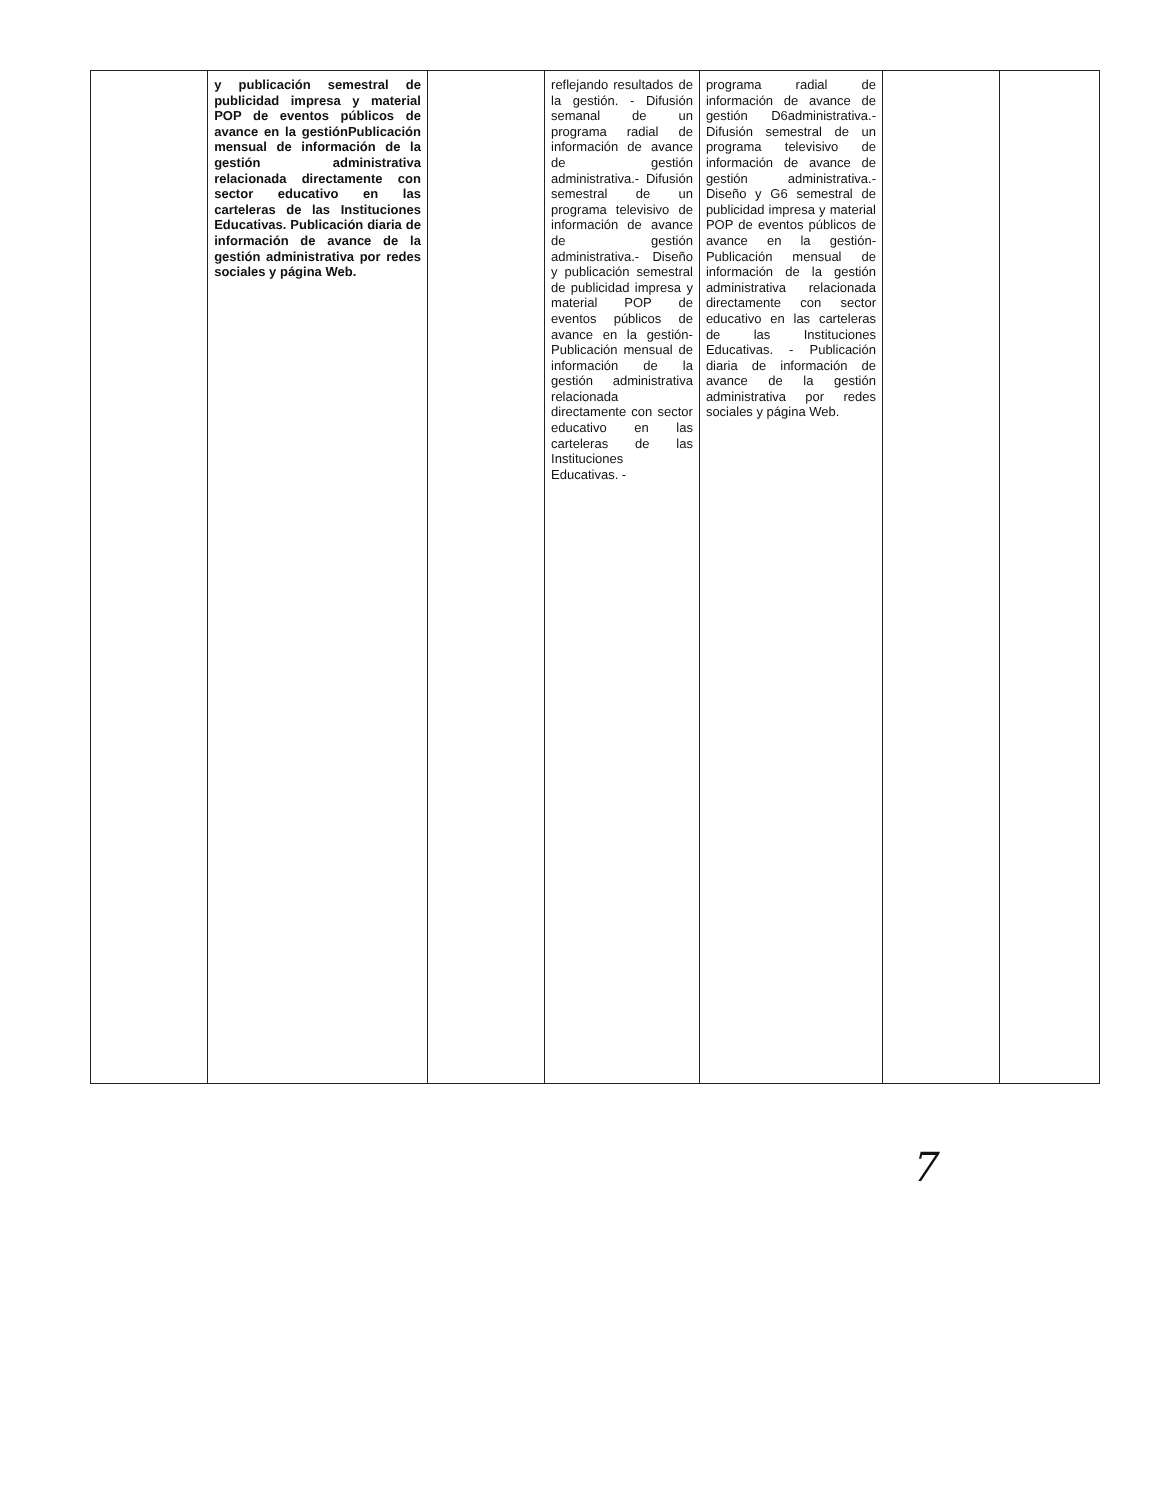| | y publicación semestral de publicidad impresa y material POP de eventos públicos de avance en la gestiónPublicación mensual de información de la gestión administrativa relacionada directamente con sector educativo en las carteleras de las Instituciones Educativas. Publicación diaria de información de avance de la gestión administrativa por redes sociales y página Web. | | reflejando resultados de la gestión. - Difusión semanal de un programa radial de información de avance de gestión administrativa.- Difusión semestral de un programa televisivo de información de avance de gestión administrativa.- Diseño y publicación semestral de publicidad impresa y material POP de eventos públicos de avance en la gestión- Publicación mensual de información de la gestión administrativa relacionada directamente con sector educativo en las carteleras de las Instituciones Educativas. - | programa radial de información de avance de gestión D6administrativa.- Difusión semestral de un programa televisivo de información de avance de gestión administrativa.- Diseño y G6 semestral de publicidad impresa y material POP de eventos públicos de avance en la gestión- Publicación mensual de información de la gestión administrativa relacionada directamente con sector educativo en las carteleras de las Instituciones Educativas. - Publicación diaria de información de avance de la gestión administrativa por redes sociales y página Web. | | |
7